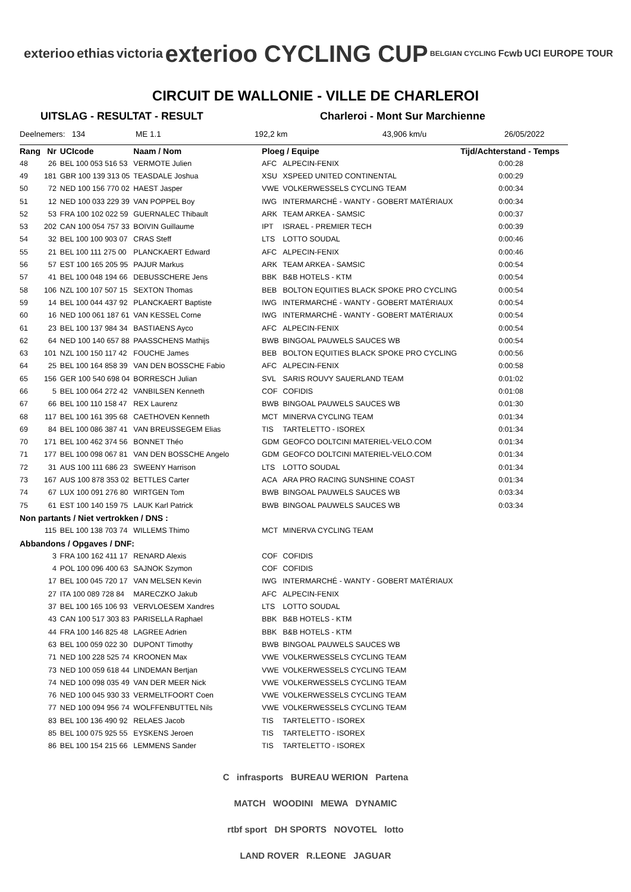exterioo ethias victoria exterioo CYCLING CUP BELGIAN CYCLING Fcwb UCI EUROPE TOUR
CIRCUIT DE WALLONIE - VILLE DE CHARLEROI
UITSLAG - RESULTAT - RESULT Charleroi - Mont Sur Marchienne
Deelnemers: 134 ME 1.1 192,2 km 43,906 km/u 26/05/2022
| Rang | Nr | UCIcode | Naam / Nom | Ploeg / Equipe | | Tijd/Achterstand - Temps |
| --- | --- | --- | --- | --- | --- | --- |
| 48 | 26 | BEL 100 053 516 53 | VERMOTE Julien | AFC | ALPECIN-FENIX | 0:00:28 |
| 49 | 181 | GBR 100 139 313 05 | TEASDALE Joshua | XSU | XSPEED UNITED CONTINENTAL | 0:00:29 |
| 50 | 72 | NED 100 156 770 02 | HAEST Jasper | VWE | VOLKERWESSELS CYCLING TEAM | 0:00:34 |
| 51 | 12 | NED 100 033 229 39 | VAN POPPEL Boy | IWG | INTERMARCHÉ - WANTY - GOBERT MATÉRIAUX | 0:00:34 |
| 52 | 53 | FRA 100 102 022 59 | GUERNALEC Thibault | ARK | TEAM ARKEA - SAMSIC | 0:00:37 |
| 53 | 202 | CAN 100 054 757 33 | BOIVIN Guillaume | IPT | ISRAEL - PREMIER TECH | 0:00:39 |
| 54 | 32 | BEL 100 100 903 07 | CRAS Steff | LTS | LOTTO SOUDAL | 0:00:46 |
| 55 | 21 | BEL 100 111 275 00 | PLANCKAERT Edward | AFC | ALPECIN-FENIX | 0:00:46 |
| 56 | 57 | EST 100 165 205 95 | PAJUR Markus | ARK | TEAM ARKEA - SAMSIC | 0:00:54 |
| 57 | 41 | BEL 100 048 194 66 | DEBUSSCHERE Jens | BBK | B&B HOTELS - KTM | 0:00:54 |
| 58 | 106 | NZL 100 107 507 15 | SEXTON Thomas | BEB | BOLTON EQUITIES BLACK SPOKE PRO CYCLING | 0:00:54 |
| 59 | 14 | BEL 100 044 437 92 | PLANCKAERT Baptiste | IWG | INTERMARCHÉ - WANTY - GOBERT MATÉRIAUX | 0:00:54 |
| 60 | 16 | NED 100 061 187 61 | VAN KESSEL Corne | IWG | INTERMARCHÉ - WANTY - GOBERT MATÉRIAUX | 0:00:54 |
| 61 | 23 | BEL 100 137 984 34 | BASTIAENS Ayco | AFC | ALPECIN-FENIX | 0:00:54 |
| 62 | 64 | NED 100 140 657 88 | PAASSCHENS Mathijs | BWB | BINGOAL PAUWELS SAUCES WB | 0:00:54 |
| 63 | 101 | NZL 100 150 117 42 | FOUCHE James | BEB | BOLTON EQUITIES BLACK SPOKE PRO CYCLING | 0:00:56 |
| 64 | 25 | BEL 100 164 858 39 | VAN DEN BOSSCHE Fabio | AFC | ALPECIN-FENIX | 0:00:58 |
| 65 | 156 | GER 100 540 698 04 | BORRESCH Julian | SVL | SARIS ROUVY SAUERLAND TEAM | 0:01:02 |
| 66 | 5 | BEL 100 064 272 42 | VANBILSEN Kenneth | COF | COFIDIS | 0:01:08 |
| 67 | 66 | BEL 100 110 158 47 | REX Laurenz | BWB | BINGOAL PAUWELS SAUCES WB | 0:01:30 |
| 68 | 117 | BEL 100 161 395 68 | CAETHOVEN Kenneth | MCT | MINERVA CYCLING TEAM | 0:01:34 |
| 69 | 84 | BEL 100 086 387 41 | VAN BREUSSEGEM Elias | TIS | TARTELETTO - ISOREX | 0:01:34 |
| 70 | 171 | BEL 100 462 374 56 | BONNET Théo | GDM | GEOFCO DOLTCINI MATERIEL-VELO.COM | 0:01:34 |
| 71 | 177 | BEL 100 098 067 81 | VAN DEN BOSSCHE Angelo | GDM | GEOFCO DOLTCINI MATERIEL-VELO.COM | 0:01:34 |
| 72 | 31 | AUS 100 111 686 23 | SWEENY Harrison | LTS | LOTTO SOUDAL | 0:01:34 |
| 73 | 167 | AUS 100 878 353 02 | BETTLES Carter | ACA | ARA PRO RACING SUNSHINE COAST | 0:01:34 |
| 74 | 67 | LUX 100 091 276 80 | WIRTGEN Tom | BWB | BINGOAL PAUWELS SAUCES WB | 0:03:34 |
| 75 | 61 | EST 100 140 159 75 | LAUK Karl Patrick | BWB | BINGOAL PAUWELS SAUCES WB | 0:03:34 |
| Non partants / Niet vertrokken / DNS : | | | | | | |
| | 115 | BEL 100 138 703 74 | WILLEMS Thimo | MCT | MINERVA CYCLING TEAM | |
| Abbandons / Opgaves / DNF: | | | | | | |
| | 3 | FRA 100 162 411 17 | RENARD Alexis | COF | COFIDIS | |
| | 4 | POL 100 096 400 63 | SAJNOK Szymon | COF | COFIDIS | |
| | 17 | BEL 100 045 720 17 | VAN MELSEN Kevin | IWG | INTERMARCHÉ - WANTY - GOBERT MATÉRIAUX | |
| | 27 | ITA 100 089 728 84 | MARECZKO Jakub | AFC | ALPECIN-FENIX | |
| | 37 | BEL 100 165 106 93 | VERVLOESEM Xandres | LTS | LOTTO SOUDAL | |
| | 43 | CAN 100 517 303 83 | PARISELLA Raphael | BBK | B&B HOTELS - KTM | |
| | 44 | FRA 100 146 825 48 | LAGREE Adrien | BBK | B&B HOTELS - KTM | |
| | 63 | BEL 100 059 022 30 | DUPONT Timothy | BWB | BINGOAL PAUWELS SAUCES WB | |
| | 71 | NED 100 228 525 74 | KROONEN Max | VWE | VOLKERWESSELS CYCLING TEAM | |
| | 73 | NED 100 059 618 44 | LINDEMAN Bertjan | VWE | VOLKERWESSELS CYCLING TEAM | |
| | 74 | NED 100 098 035 49 | VAN DER MEER Nick | VWE | VOLKERWESSELS CYCLING TEAM | |
| | 76 | NED 100 045 930 33 | VERMELTFOORT Coen | VWE | VOLKERWESSELS CYCLING TEAM | |
| | 77 | NED 100 094 956 74 | WOLFFENBUTTEL Nils | VWE | VOLKERWESSELS CYCLING TEAM | |
| | 83 | BEL 100 136 490 92 | RELAES Jacob | TIS | TARTELETTO - ISOREX | |
| | 85 | BEL 100 075 925 55 | EYSKENS Jeroen | TIS | TARTELETTO - ISOREX | |
| | 86 | BEL 100 154 215 66 | LEMMENS Sander | TIS | TARTELETTO - ISOREX | |
C infrasports BUREAU WERION Partena
MATCH WOODINI MEWA DYNAMIC
rtbf sport DH SPORTS NOVOTEL lotto
LAND ROVER R.LEONE JAGUAR